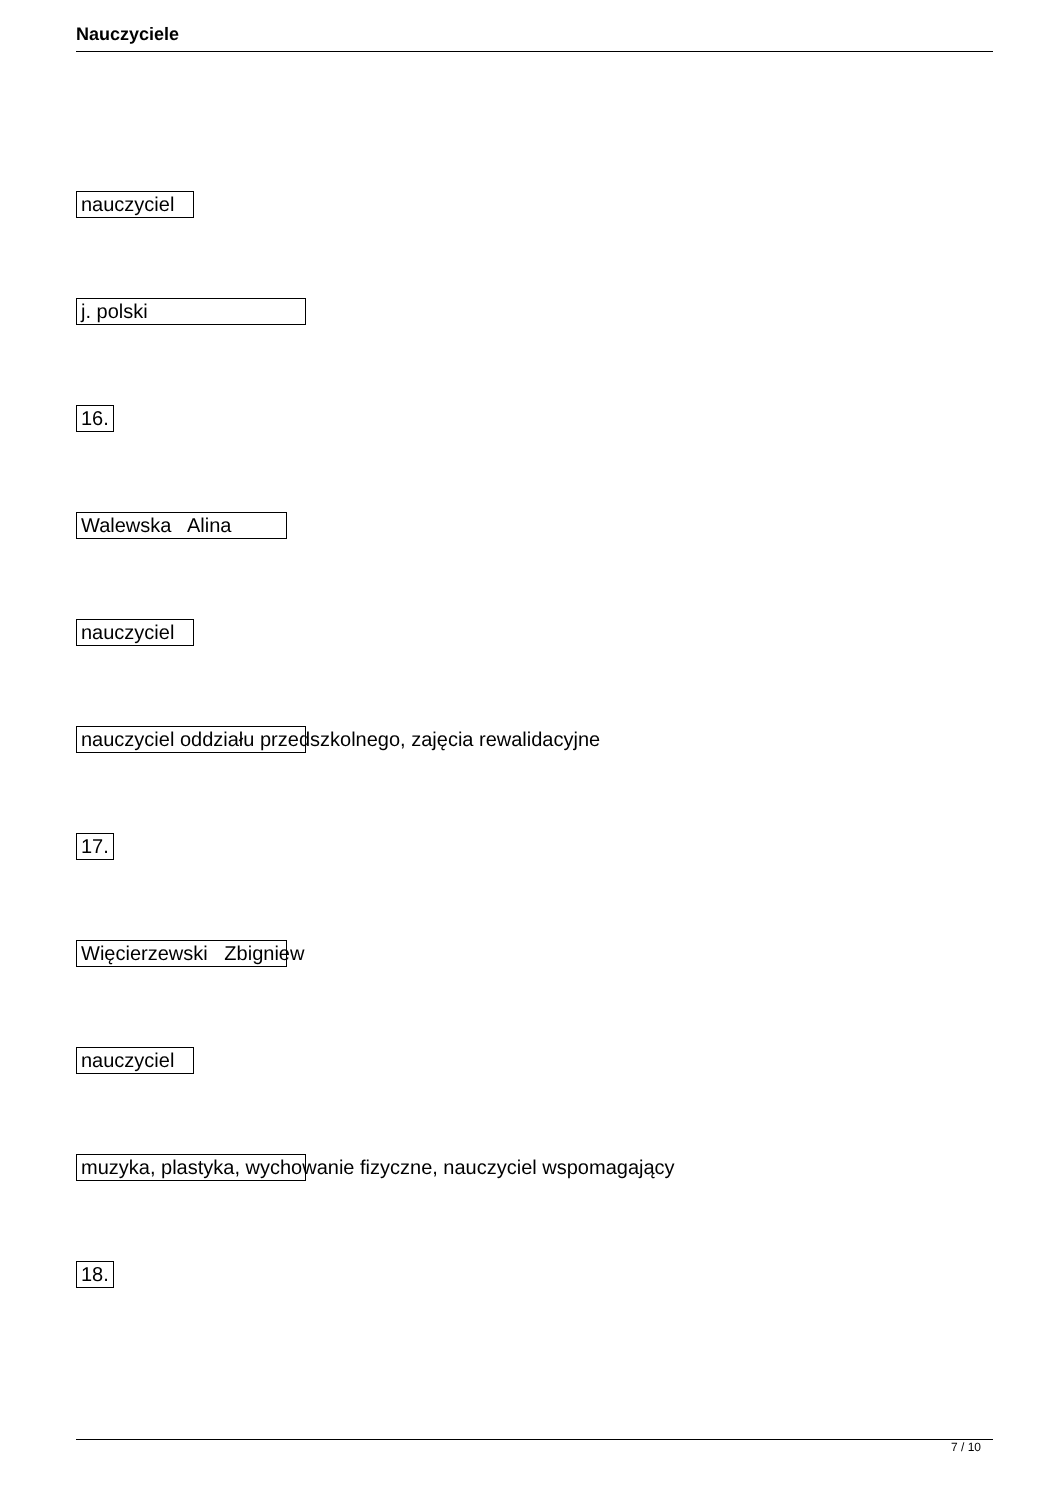Nauczyciele
nauczyciel
j. polski
16.
Walewska Alina
nauczyciel
nauczyciel oddziału przedszkolnego, zajęcia rewalidacyjne
17.
Więcierzewski Zbigniew
nauczyciel
muzyka, plastyka, wychowanie fizyczne, nauczyciel wspomagający
18.
7 / 10